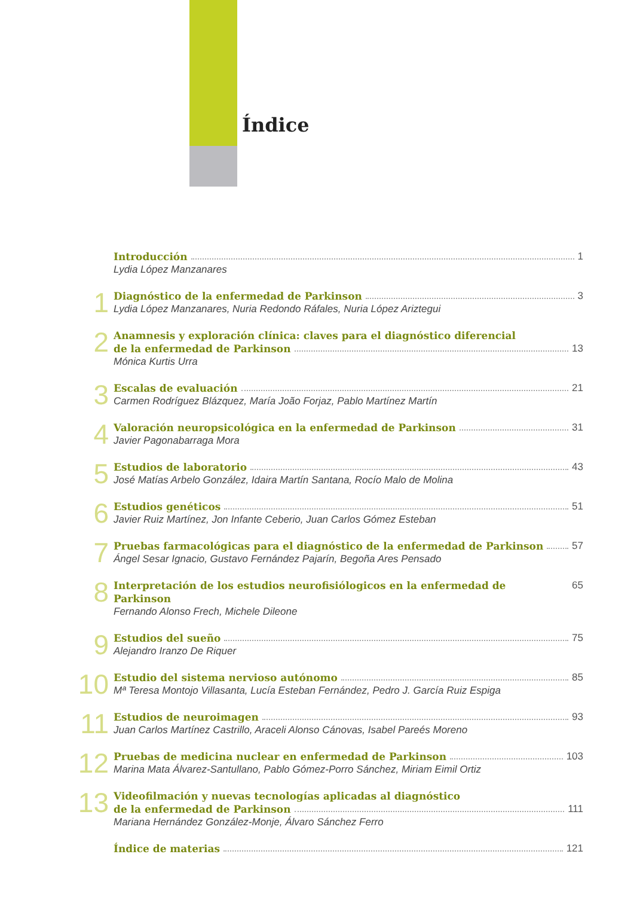Índice
Introducción 1
Lydia López Manzanares
1
Diagnóstico de la enfermedad de Parkinson 3
Lydia López Manzanares, Nuria Redondo Ráfales, Nuria López Ariztegui
2
Anamnesis y exploración clínica: claves para el diagnóstico diferencial
de la enfermedad de Parkinson 13
Mónica Kurtis Urra
3
Escalas de evaluación 21
Carmen Rodríguez Blázquez, María João Forjaz, Pablo Martínez Martín
4
Valoración neuropsicológica en la enfermedad de Parkinson 31
Javier Pagonabarraga Mora
5
Estudios de laboratorio 43
José Matías Arbelo González, Idaira Martín Santana, Rocío Malo de Molina
6
Estudios genéticos 51
Javier Ruiz Martínez, Jon Infante Ceberio, Juan Carlos Gómez Esteban
7
Pruebas farmacológicas para el diagnóstico de la enfermedad de Parkinson 57
Ángel Sesar Ignacio, Gustavo Fernández Pajarín, Begoña Ares Pensado
8
Interpretación de los estudios neurofisiólogicos en la enfermedad de Parkinson 65
Fernando Alonso Frech, Michele Dileone
9
Estudios del sueño 75
Alejandro Iranzo De Riquer
10
Estudio del sistema nervioso autónomo 85
Mª Teresa Montojo Villasanta, Lucía Esteban Fernández, Pedro J. García Ruiz Espiga
11
Estudios de neuroimagen 93
Juan Carlos Martínez Castrillo, Araceli Alonso Cánovas, Isabel Pareés Moreno
12
Pruebas de medicina nuclear en enfermedad de Parkinson 103
Marina Mata Álvarez-Santullano, Pablo Gómez-Porro Sánchez, Miriam Eimil Ortiz
13
Videofilmación y nuevas tecnologías aplicadas al diagnóstico
de la enfermedad de Parkinson 111
Mariana Hernández González-Monje, Álvaro Sánchez Ferro
Índice de materias 121